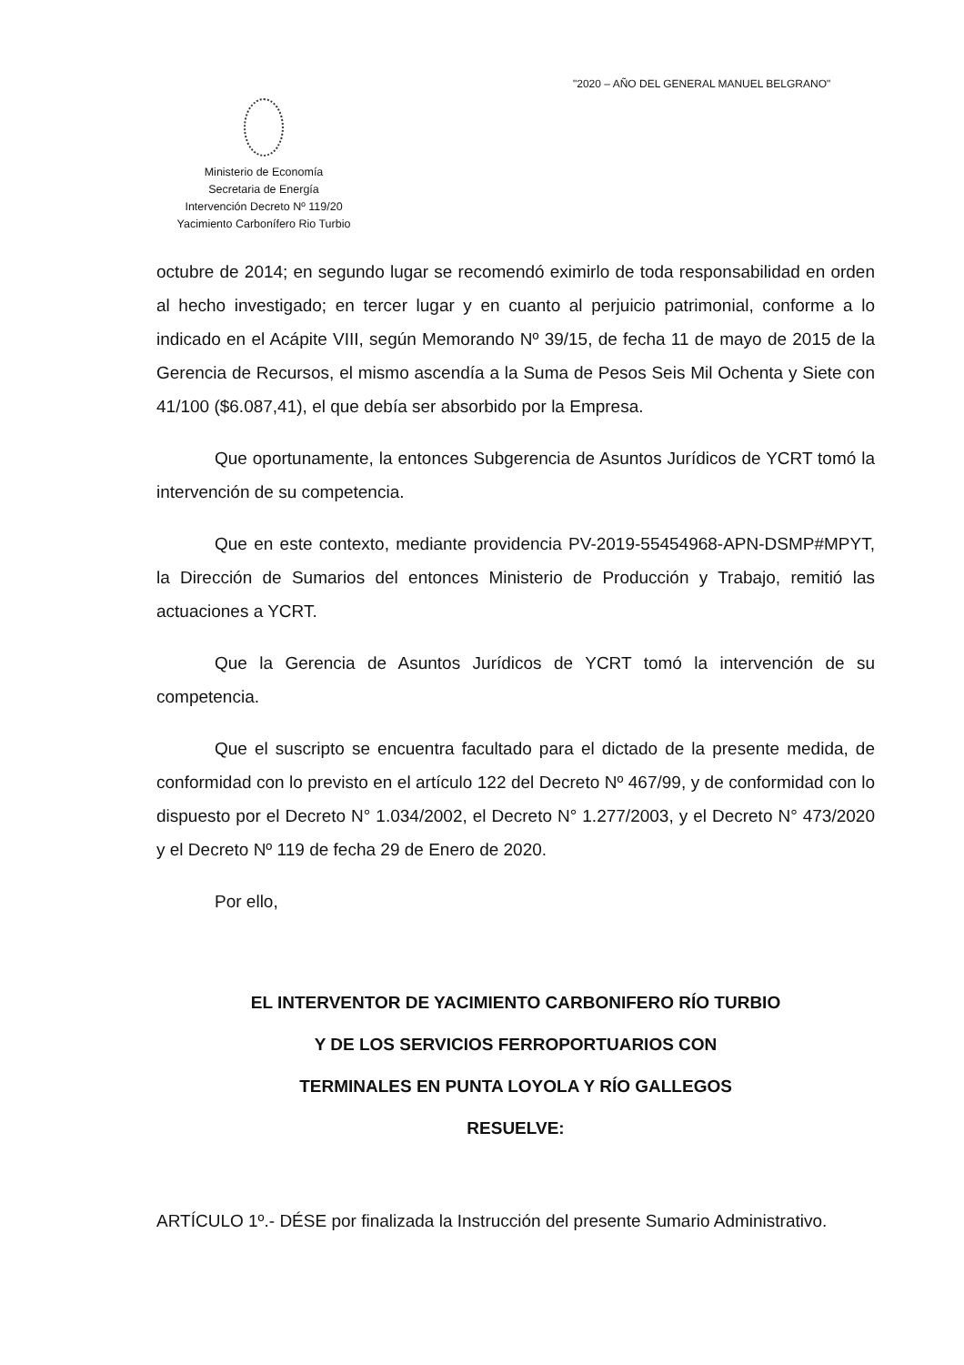"2020 – AÑO DEL GENERAL MANUEL BELGRANO"
Ministerio de Economía
Secretaria de Energía
Intervención Decreto Nº 119/20
Yacimiento Carbonífero Rio Turbio
octubre de 2014; en segundo lugar se recomendó eximirlo de toda responsabilidad en orden al hecho investigado; en tercer lugar y en cuanto al perjuicio patrimonial, conforme a lo indicado en el Acápite VIII, según Memorando Nº 39/15, de fecha 11 de mayo de 2015 de la Gerencia de Recursos, el mismo ascendía a la Suma de Pesos Seis Mil Ochenta y Siete con 41/100 ($6.087,41), el que debía ser absorbido por la Empresa.
Que oportunamente, la entonces Subgerencia de Asuntos Jurídicos de YCRT tomó la intervención de su competencia.
Que en este contexto, mediante providencia PV-2019-55454968-APN-DSMP#MPYT, la Dirección de Sumarios del entonces Ministerio de Producción y Trabajo, remitió las actuaciones a YCRT.
Que la Gerencia de Asuntos Jurídicos de YCRT tomó la intervención de su competencia.
Que el suscripto se encuentra facultado para el dictado de la presente medida, de conformidad con lo previsto en el artículo 122 del Decreto Nº 467/99, y de conformidad con lo dispuesto por el Decreto N° 1.034/2002, el Decreto N° 1.277/2003, y el Decreto N° 473/2020 y el Decreto Nº 119 de fecha 29 de Enero de 2020.
Por ello,
EL INTERVENTOR DE YACIMIENTO CARBONIFERO RÍO TURBIO
Y DE LOS SERVICIOS FERROPORTUARIOS CON
TERMINALES EN PUNTA LOYOLA Y RÍO GALLEGOS
RESUELVE:
ARTÍCULO 1º.- DÉSE por finalizada la Instrucción del presente Sumario Administrativo.